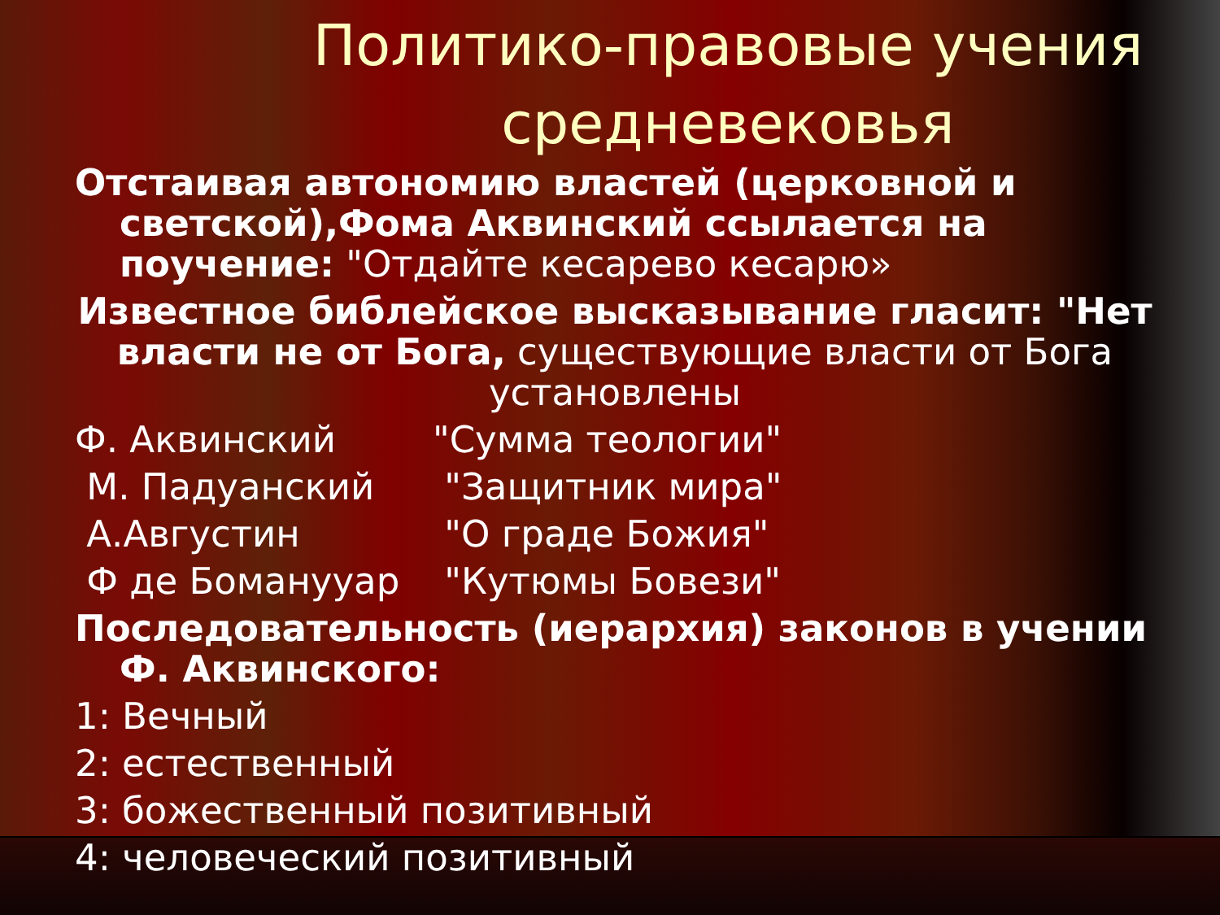Политико-правовые учения средневековья
Отстаивая автономию властей (церковной и светской),Фома Аквинский ссылается на поучение: "Отдайте кесарево кесарю»
Известное библейское высказывание гласит: "Нет власти не от Бога, существующие власти от Бога установлены
Ф. Аквинский "Сумма теологии"
М. Падуанский "Защитник мира"
А.Августин "О граде Божия"
Ф де Боманууар "Кутюмы Бовези"
Последовательность (иерархия) законов в учении Ф. Аквинского:
1: Вечный
2: естественный
3: божественный позитивный
4: человеческий позитивный